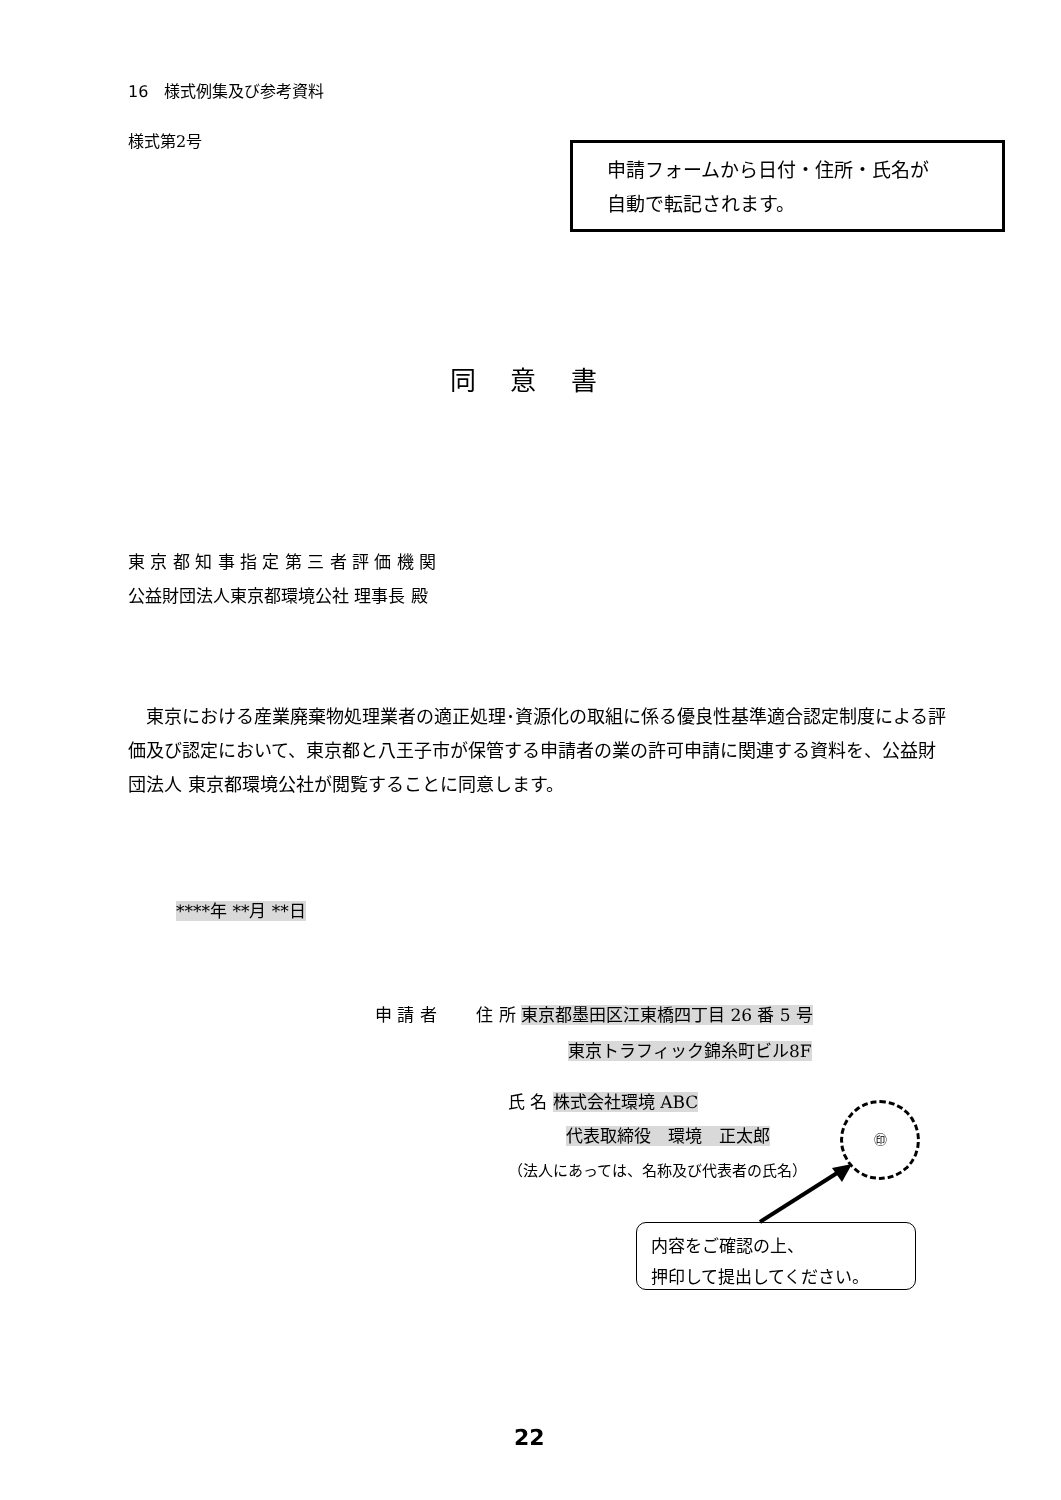16　様式例集及び参考資料
様式第2号
申請フォームから日付・住所・氏名が
自動で転記されます。
同　 意　 書
東 京 都 知 事 指 定 第 三 者 評 価 機 関
公益財団法人東京都環境公社 理事長 殿
　東京における産業廃棄物処理業者の適正処理･資源化の取組に係る優良性基準適合認定制度による評価及び認定において、東京都と八王子市が保管する申請者の業の許可申請に関連する資料を、公益財団法人 東京都環境公社が閲覧することに同意します。
****年 **月 **日
申 請 者　　 住 所 東京都墨田区江東橋四丁目 26 番 5 号
東京トラフィック錦糸町ビル8F
氏 名 株式会社環境 ABC
代表取締役　環境　正太郎
（法人にあっては、名称及び代表者の氏名）
㊞
内容をご確認の上、
押印して提出してください。
22